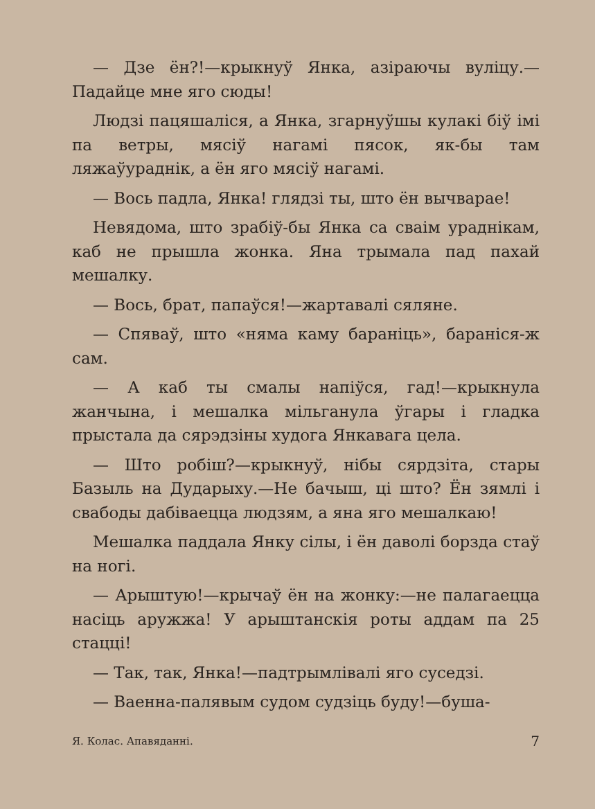— Дзе ён?!—крыкнуў Янка, азіраючы вуліцу.— Падайце мне яго сюды!
Людзі пацяшаліся, а Янка, згарнуўшы кулакі біў імі па ветры, мясіў нагамі пясок, як-бы там ляжаўураднік, а ён яго мясіў нагамі.
— Вось падла, Янка! глядзі ты, што ён вычварае!
Невядома, што зрабіў-бы Янка са сваім ураднікам, каб не прышла жонка. Яна трымала пад пахай мешалку.
— Вось, брат, папаўся!—жартавалі сяляне.
— Спяваў, што «няма каму бараніць», бараніся-ж сам.
— А каб ты смалы напіўся, гад!—крыкнула жанчына, і мешалка мільганула ўгары і гладка прыстала да сярэдзіны худога Янкавага цела.
— Што робіш?—крыкнуў, нібы сярдзіта, стары Базыль на Дударыху.—Не бачыш, ці што? Ён зямлі і свабоды дабіваецца людзям, а яна яго мешалкаю!
Мешалка паддала Янку сілы, і ён даволі борзда стаў на ногі.
— Арыштую!—крычаў ён на жонку:—не палагаецца насіць аружжа! У арыштанскія роты аддам па 25 стацці!
— Так, так, Янка!—падтрымлівалі яго суседзі.
— Ваенна-палявым судом судзіць буду!—буша-
Я. Колас. Апавяданні. 7